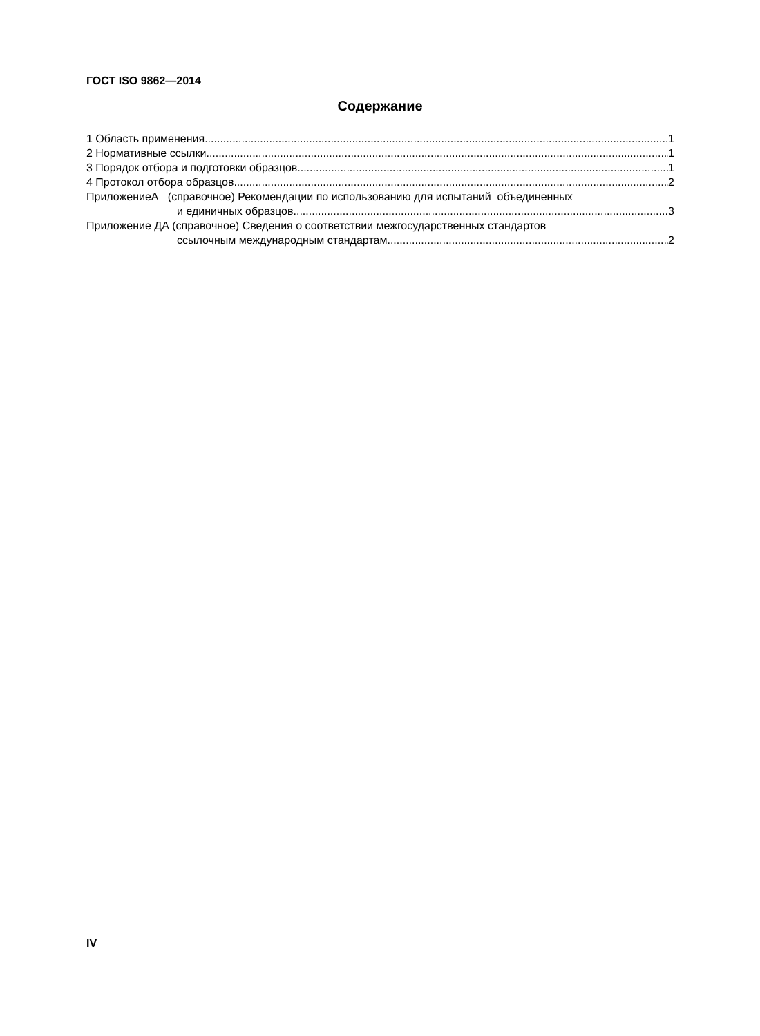ГОСТ ISO 9862—2014
Содержание
1 Область применения 1
2 Нормативные ссылки 1
3 Порядок отбора и подготовки образцов 1
4 Протокол отбора образцов 2
ПриложениеА (справочное) Рекомендации по использованию для испытаний объединенных
и единичных образцов 3
Приложение ДА (справочное) Сведения о соответствии межгосударственных стандартов
ссылочным международным стандартам 2
IV